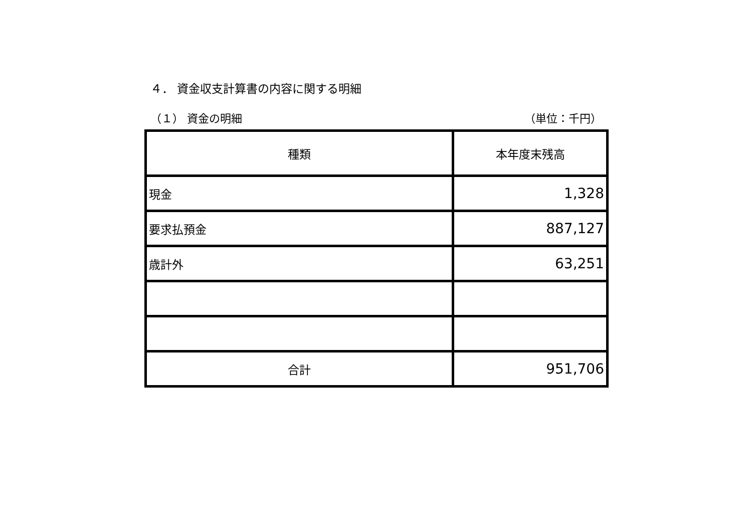４． 資金収支計算書の内容に関する明細
（１） 資金の明細 （単位：千円）
| 種類 | 本年度末残高 |
| --- | --- |
| 現金 | 1,328 |
| 要求払預金 | 887,127 |
| 歳計外 | 63,251 |
| 合計 | 951,706 |